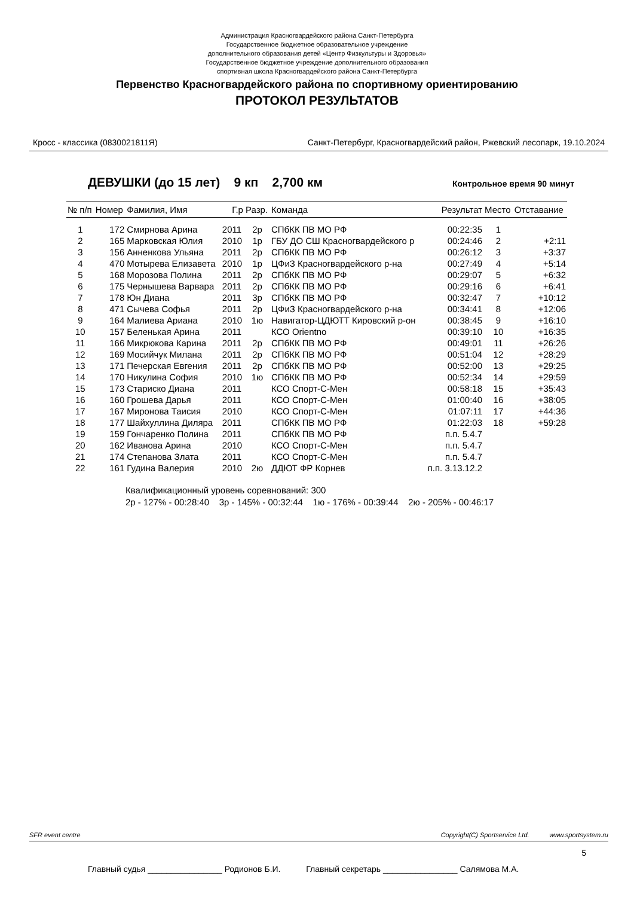Администрация Красногвардейского района Санкт-Петербурга
Государственное бюджетное образовательное учреждение
дополнительного образования детей «Центр Физкультуры и Здоровья»
Государственное бюджетное учреждение дополнительного образования
спортивная школа Красногвардейского района Санкт-Петербурга
Первенство Красногвардейского района по спортивному ориентированию
ПРОТОКОЛ РЕЗУЛЬТАТОВ
Кросс - классика (0830021811Я) Санкт-Петербург, Красногвардейский район, Ржевский лесопарк, 19.10.2024
ДЕВУШКИ (до 15 лет) 9 кп 2,700 км Контрольное время 90 минут
| № п/п | Номер | Фамилия, Имя | Г.р | Разр. | Команда | Результат | Место | Отставание |
| --- | --- | --- | --- | --- | --- | --- | --- | --- |
| 1 | 172 | Смирнова Арина | 2011 | 2р | СПбКК ПВ МО РФ | 00:22:35 | 1 | |
| 2 | 165 | Марковская Юлия | 2010 | 1р | ГБУ ДО СШ Красногвардейского р | 00:24:46 | 2 | +2:11 |
| 3 | 156 | Анненкова Ульяна | 2011 | 2р | СПбКК ПВ МО РФ | 00:26:12 | 3 | +3:37 |
| 4 | 470 | Мотырева Елизавета | 2010 | 1р | ЦФиЗ Красногвардейского р-на | 00:27:49 | 4 | +5:14 |
| 5 | 168 | Морозова Полина | 2011 | 2р | СПбКК ПВ МО РФ | 00:29:07 | 5 | +6:32 |
| 6 | 175 | Чернышева Варвара | 2011 | 2р | СПбКК ПВ МО РФ | 00:29:16 | 6 | +6:41 |
| 7 | 178 | Юн Диана | 2011 | 3р | СПбКК ПВ МО РФ | 00:32:47 | 7 | +10:12 |
| 8 | 471 | Сычева Софья | 2011 | 2р | ЦФиЗ Красногвардейского р-на | 00:34:41 | 8 | +12:06 |
| 9 | 164 | Малиева Ариана | 2010 | 1ю | Навигатор-ЦДЮТТ Кировский р-он | 00:38:45 | 9 | +16:10 |
| 10 | 157 | Беленькая Арина | 2011 | | КСО Orientno | 00:39:10 | 10 | +16:35 |
| 11 | 166 | Микрюкова Карина | 2011 | 2р | СПбКК ПВ МО РФ | 00:49:01 | 11 | +26:26 |
| 12 | 169 | Мосийчук Милана | 2011 | 2р | СПбКК ПВ МО РФ | 00:51:04 | 12 | +28:29 |
| 13 | 171 | Печерская Евгения | 2011 | 2р | СПбКК ПВ МО РФ | 00:52:00 | 13 | +29:25 |
| 14 | 170 | Никулина София | 2010 | 1ю | СПбКК ПВ МО РФ | 00:52:34 | 14 | +29:59 |
| 15 | 173 | Стариско Диана | 2011 | | КСО Спорт-С-Мен | 00:58:18 | 15 | +35:43 |
| 16 | 160 | Грошева Дарья | 2011 | | КСО Спорт-С-Мен | 01:00:40 | 16 | +38:05 |
| 17 | 167 | Миронова Таисия | 2010 | | КСО Спорт-С-Мен | 01:07:11 | 17 | +44:36 |
| 18 | 177 | Шайхуллина Диляра | 2011 | | СПбКК ПВ МО РФ | 01:22:03 | 18 | +59:28 |
| 19 | 159 | Гончаренко Полина | 2011 | | СПбКК ПВ МО РФ | п.п. 5.4.7 | | |
| 20 | 162 | Иванова Арина | 2010 | | КСО Спорт-С-Мен | п.п. 5.4.7 | | |
| 21 | 174 | Степанова Злата | 2011 | | КСО Спорт-С-Мен | п.п. 5.4.7 | | |
| 22 | 161 | Гудина Валерия | 2010 | 2ю | ДДЮТ ФР Корнев | п.п. 3.13.12.2 | | |
Квалификационный уровень соревнований: 300
2р - 127% - 00:28:40 3р - 145% - 00:32:44 1ю - 176% - 00:39:44 2ю - 205% - 00:46:17
SFR event centre Copyright(C) Sportservice Ltd. www.sportsystem.ru
5
Главный судья ________________ Родионов Б.И. Главный секретарь ________________ Салямова М.А.